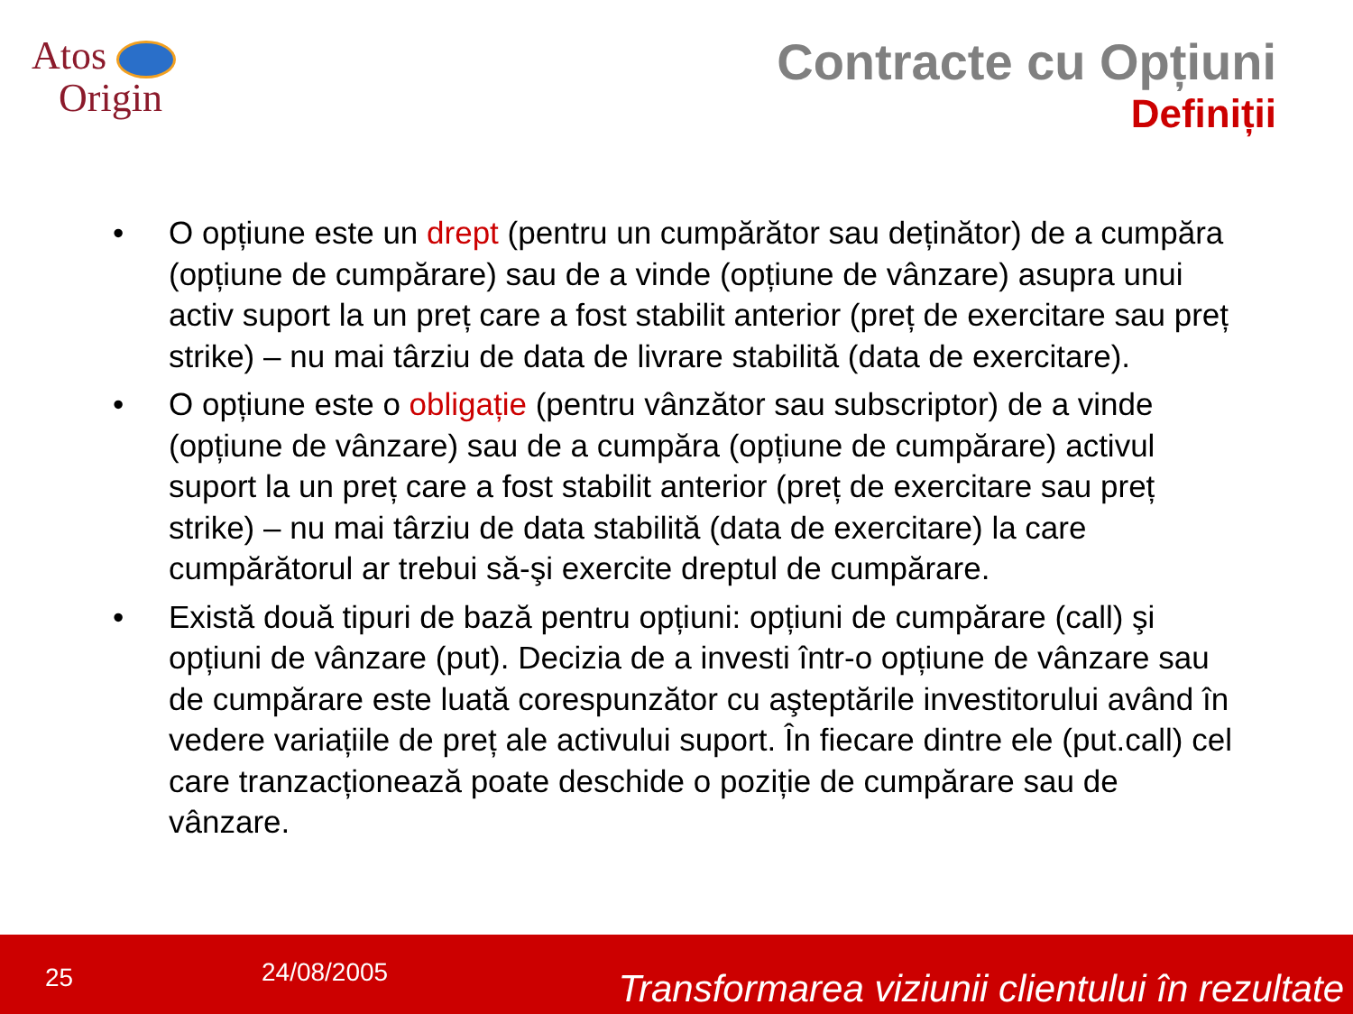Atos
Origin
Contracte cu Opțiuni
Definiții
• O opțiune este un drept (pentru un cumpărător sau deținător) de a cumpăra (opțiune de cumpărare) sau de a vinde (opțiune de vânzare) asupra unui activ suport la un preț care a fost stabilit anterior (preț de exercitare sau preț strike) – nu mai târziu de data de livrare stabilită (data de exercitare).
• O opțiune este o obligație (pentru vânzător sau subscriptor) de a vinde (opțiune de vânzare) sau de a cumpăra (opțiune de cumpărare) activul suport la un preț care a fost stabilit anterior (preț de exercitare sau preț strike) – nu mai târziu de data stabilită (data de exercitare) la care cumpărătorul ar trebui să-şi exercite dreptul de cumpărare.
• Există două tipuri de bază pentru opțiuni: opțiuni de cumpărare (call) şi opțiuni de vânzare (put). Decizia de a investi într-o opțiune de vânzare sau de cumpărare este luată corespunzător cu aşteptările investitorului având în vedere variațiile de preț ale activului suport. În fiecare dintre ele (put.call) cel care tranzacționează poate deschide o poziție de cumpărare sau de vânzare.
25 24/08/2005 Transformarea viziunii clientului în rezultate